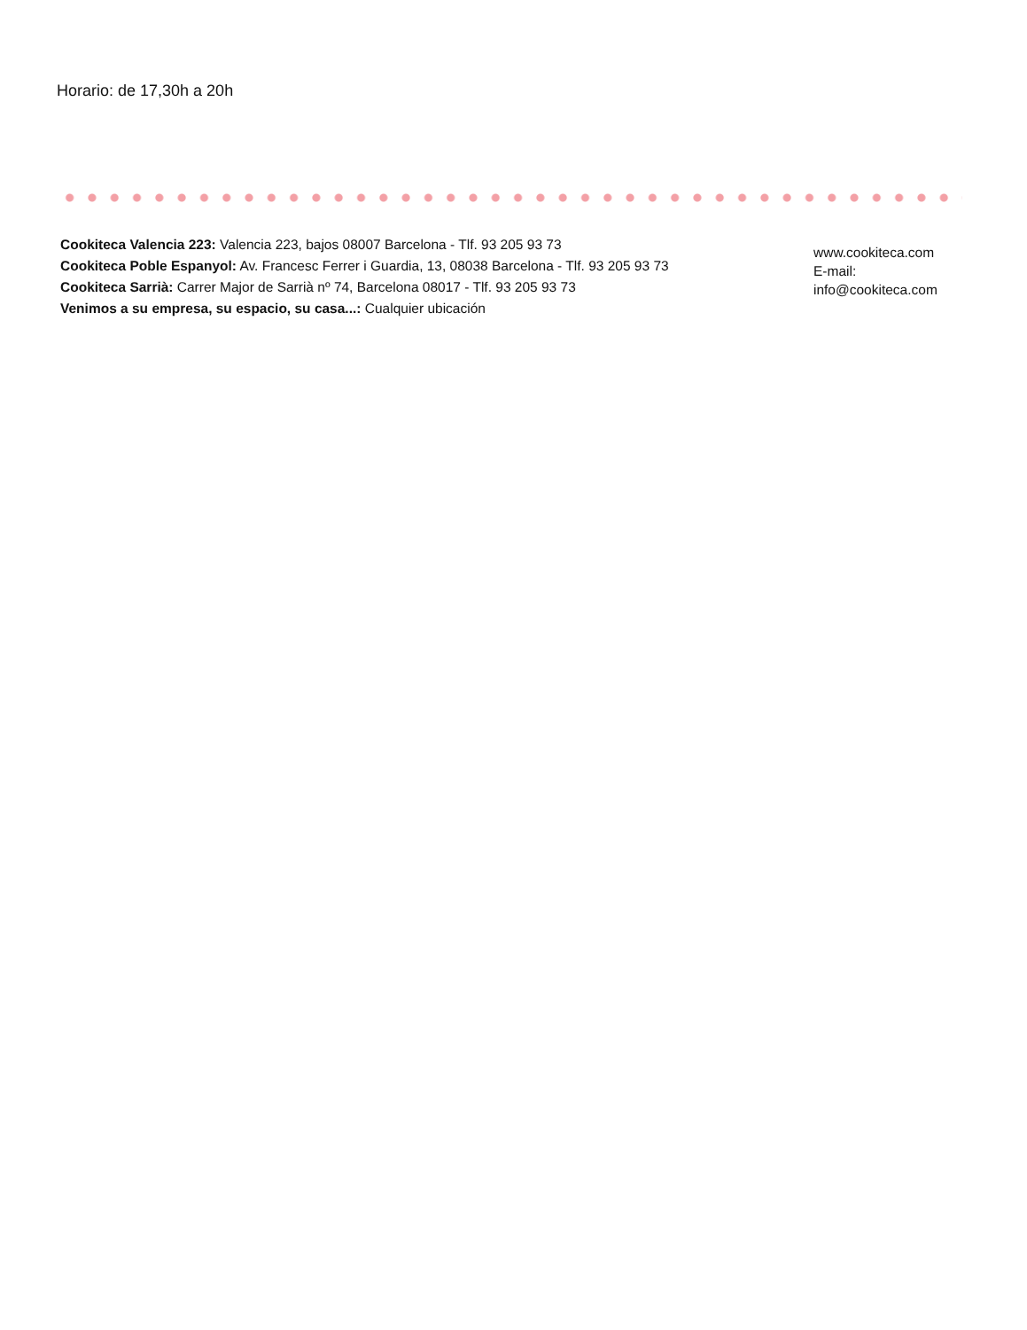Horario: de 17,30h a 20h
Cookiteca Valencia 223: Valencia 223, bajos 08007 Barcelona - Tlf. 93 205 93 73
Cookiteca Poble Espanyol: Av. Francesc Ferrer i Guardia, 13, 08038 Barcelona - Tlf. 93 205 93 73
Cookiteca Sarrià: Carrer Major de Sarrià nº 74, Barcelona 08017 - Tlf. 93 205 93 73
Venimos a su empresa, su espacio, su casa...: Cualquier ubicación
www.cookiteca.com
E-mail:
info@cookiteca.com